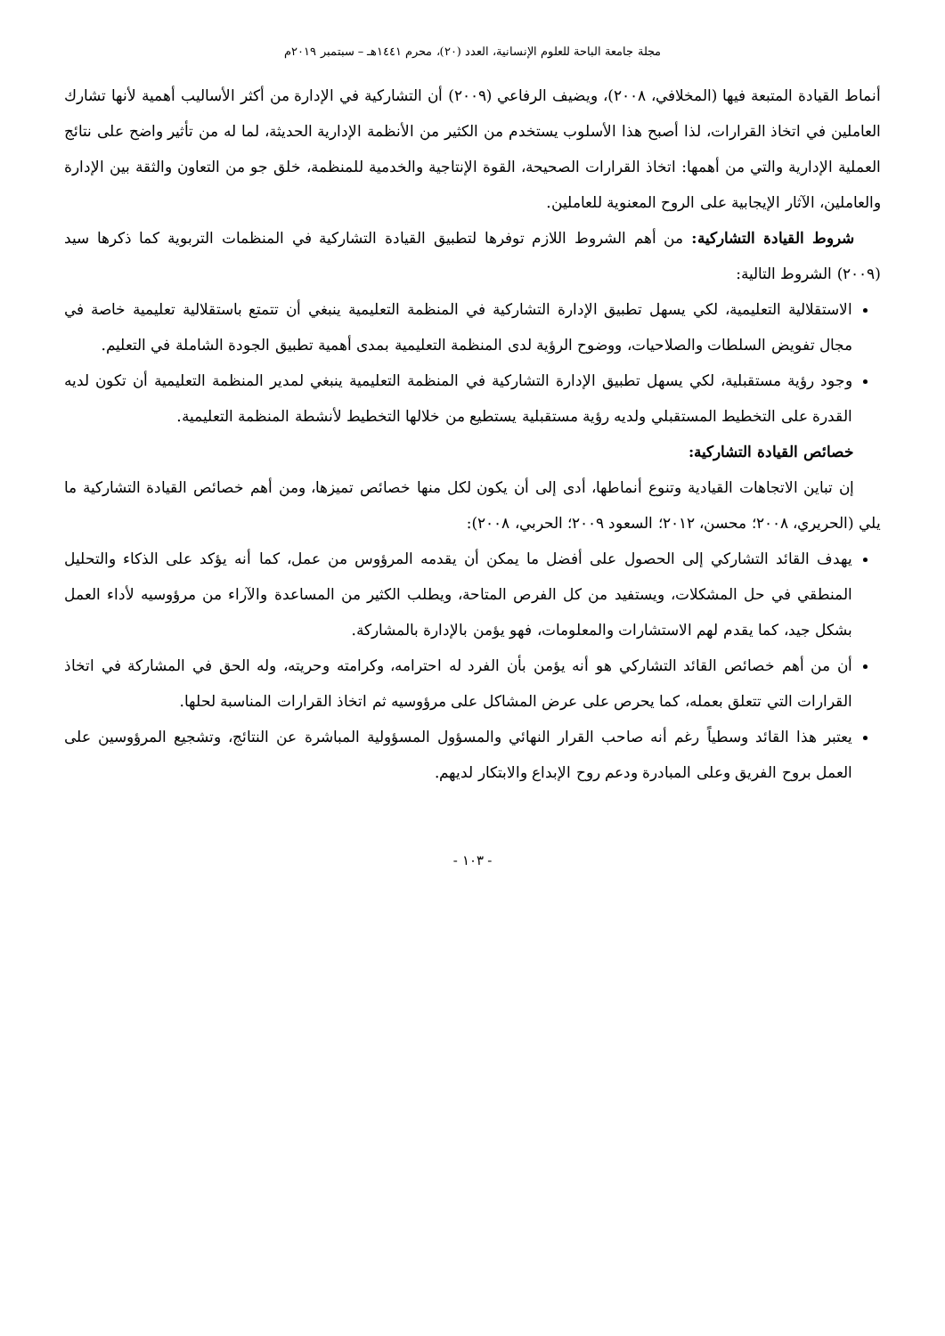مجلة جامعة الباحة للعلوم الإنسانية، العدد (٢٠)، محرم ١٤٤١هـ – سبتمبر ٢٠١٩م
أنماط القيادة المتبعة فيها (المخلافي، ٢٠٠٨)، ويضيف الرفاعي (٢٠٠٩) أن التشاركية في الإدارة من أكثر الأساليب أهمية لأنها تشارك العاملين في اتخاذ القرارات، لذا أصبح هذا الأسلوب يستخدم من الكثير من الأنظمة الإدارية الحديثة، لما له من تأثير واضح على نتائج العملية الإدارية والتي من أهمها: اتخاذ القرارات الصحيحة، القوة الإنتاجية والخدمية للمنظمة، خلق جو من التعاون والثقة بين الإدارة والعاملين، الآثار الإيجابية على الروح المعنوية للعاملين.
شروط القيادة التشاركية: من أهم الشروط اللازم توفرها لتطبيق القيادة التشاركية في المنظمات التربوية كما ذكرها سيد (٢٠٠٩) الشروط التالية:
الاستقلالية التعليمية، لكي يسهل تطبيق الإدارة التشاركية في المنظمة التعليمية ينبغي أن تتمتع باستقلالية تعليمية خاصة في مجال تفويض السلطات والصلاحيات، ووضوح الرؤية لدى المنظمة التعليمية بمدى أهمية تطبيق الجودة الشاملة في التعليم.
وجود رؤية مستقبلية، لكي يسهل تطبيق الإدارة التشاركية في المنظمة التعليمية ينبغي لمدير المنظمة التعليمية أن تكون لديه القدرة على التخطيط المستقبلي ولديه رؤية مستقبلية يستطيع من خلالها التخطيط لأنشطة المنظمة التعليمية.
خصائص القيادة التشاركية:
إن تباين الاتجاهات القيادية وتنوع أنماطها، أدى إلى أن يكون لكل منها خصائص تميزها، ومن أهم خصائص القيادة التشاركية ما يلي (الحريري، ٢٠٠٨؛ محسن، ٢٠١٢؛ السعود ٢٠٠٩؛ الحربي، ٢٠٠٨):
يهدف القائد التشاركي إلى الحصول على أفضل ما يمكن أن يقدمه المرؤوس من عمل، كما أنه يؤكد على الذكاء والتحليل المنطقي في حل المشكلات، ويستفيد من كل الفرص المتاحة، ويطلب الكثير من المساعدة والآراء من مرؤوسيه لأداء العمل بشكل جيد، كما يقدم لهم الاستشارات والمعلومات، فهو يؤمن بالإدارة بالمشاركة.
أن من أهم خصائص القائد التشاركي هو أنه يؤمن بأن الفرد له احترامه، وكرامته وحريته، وله الحق في المشاركة في اتخاذ القرارات التي تتعلق بعمله، كما يحرص على عرض المشاكل على مرؤوسيه ثم اتخاذ القرارات المناسبة لحلها.
يعتبر هذا القائد وسطياً رغم أنه صاحب القرار النهائي والمسؤول المسؤولية المباشرة عن النتائج، وتشجيع المرؤوسين على العمل بروح الفريق وعلى المبادرة ودعم روح الإبداع والابتكار لديهم.
- ١٠٣ -